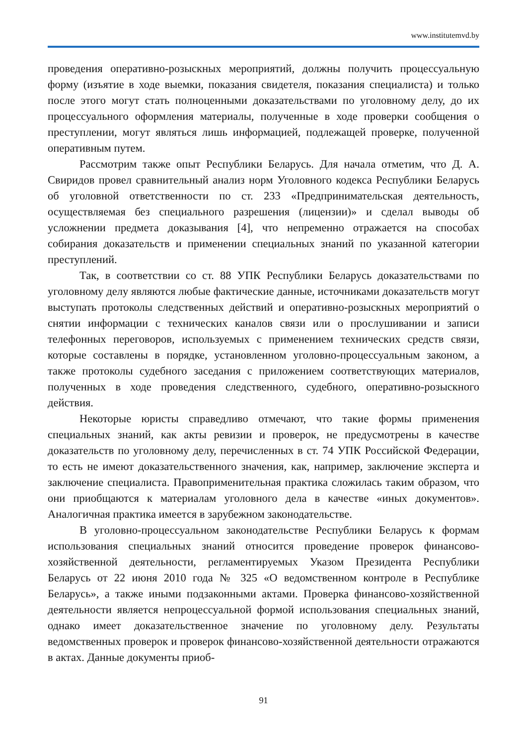www.institutemvd.by
проведения оперативно-розыскных мероприятий, должны получить процессуальную форму (изъятие в ходе выемки, показания свидетеля, показания специалиста) и только после этого могут стать полноценными доказательствами по уголовному делу, до их процессуального оформления материалы, полученные в ходе проверки сообщения о преступлении, могут являться лишь информацией, подлежащей проверке, полученной оперативным путем.
Рассмотрим также опыт Республики Беларусь. Для начала отметим, что Д. А. Свиридов провел сравнительный анализ норм Уголовного кодекса Республики Беларусь об уголовной ответственности по ст. 233 «Предпринимательская деятельность, осуществляемая без специального разрешения (лицензии)» и сделал выводы об усложнении предмета доказывания [4], что непременно отражается на способах собирания доказательств и применении специальных знаний по указанной категории преступлений.
Так, в соответствии со ст. 88 УПК Республики Беларусь доказательствами по уголовному делу являются любые фактические данные, источниками доказательств могут выступать протоколы следственных действий и оперативно-розыскных мероприятий о снятии информации с технических каналов связи или о прослушивании и записи телефонных переговоров, используемых с применением технических средств связи, которые составлены в порядке, установленном уголовно-процессуальным законом, а также протоколы судебного заседания с приложением соответствующих материалов, полученных в ходе проведения следственного, судебного, оперативно-розыскного действия.
Некоторые юристы справедливо отмечают, что такие формы применения специальных знаний, как акты ревизии и проверок, не предусмотрены в качестве доказательств по уголовному делу, перечисленных в ст. 74 УПК Российской Федерации, то есть не имеют доказательственного значения, как, например, заключение эксперта и заключение специалиста. Правоприменительная практика сложилась таким образом, что они приобщаются к материалам уголовного дела в качестве «иных документов». Аналогичная практика имеется в зарубежном законодательстве.
В уголовно-процессуальном законодательстве Республики Беларусь к формам использования специальных знаний относится проведение проверок финансово-хозяйственной деятельности, регламентируемых Указом Президента Республики Беларусь от 22 июня 2010 года № 325 «О ведомственном контроле в Республике Беларусь», а также иными подзаконными актами. Проверка финансово-хозяйственной деятельности является непроцессуальной формой использования специальных знаний, однако имеет доказательственное значение по уголовному делу. Результаты ведомственных проверок и проверок финансово-хозяйственной деятельности отражаются в актах. Данные документы приоб-
91